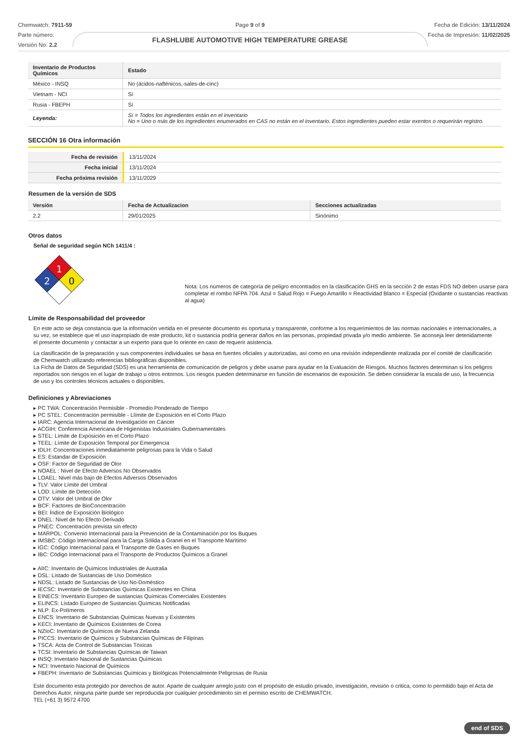Chemwatch: 7911-59
Parte número:
Versión No: 2.2
Page 9 of 9
FLASHLUBE AUTOMOTIVE HIGH TEMPERATURE GREASE
Fecha de Edición: 13/11/2024
Fecha de Impresión: 11/02/2025
| Inventario de Productos Químicos | Estado |
| --- | --- |
| México - INSQ | No (ácidos-nafténicos,-sales-de-cinc) |
| Vietnam - NCI | Sí |
| Rusia - FBEPH | Sí |
| Leyenda: | Sí = Todos los ingredientes están en el inventario No = Uno o más de los ingredientes enumerados en CAS no están en el inventario. Estos ingredientes pueden estar exentos o requerirán registro. |
SECCIÓN 16 Otra información
| Fecha de revisión | 13/11/2024 |
| Fecha inicial | 13/11/2024 |
| Fecha próxima revisión | 13/11/2029 |
Resumen de la versión de SDS
| Versión | Fecha de Actualizacion | Secciones actualizadas |
| --- | --- | --- |
| 2.2 | 29/01/2025 | Sinónimo |
Otros datos
Señal de seguridad según NCh 1411/4 :
1
2
0
Nota: Los números de categoría de peligro encontrados en la clasificación GHS en la sección 2 de estas FDS NO deben usarse para completar el rombo NFPA 704. Azul = Salud Rojo = Fuego Amarillo = Reactividad Blanco = Especial (Oxidante o sustancias reactivas al agua)
Límite de Responsabilidad del proveedor
En este acto se deja constancia que la información vertida en el presente documento es oportuna y transparente, conforme a los requerimientos de las normas nacionales e internacionales, a su vez, se establece que el uso inapropiado de este producto, kit o sustancia podría generar daños en las personas, propiedad privada y/o medio ambiente. Se aconseja leer detenidamente el presente documento y contactar a un experto para que lo oriente en caso de requerir asistencia.
La clasificación de la preparación y sus componentes individuales se basa en fuentes oficiales y autorizadas, así como en una revisión independiente realizada por el comité de clasificación de Chemwatch utilizando referencias bibliográficas disponibles.
La Ficha de Datos de Seguridad (SDS) es una herramienta de comunicación de peligros y debe usarse para ayudar en la Evaluación de Riesgos. Muchos factores determinan si los peligros reportados son riesgos en el lugar de trabajo u otros entornos. Los riesgos pueden determinarse en función de escenarios de exposición. Se deben considerar la escala de uso, la frecuencia de uso y los controles técnicos actuales o disponibles.
Definiciones y Abreviaciones
▸ PC TWA: Concentración Permisible - Promedio Ponderado de Tiempo
▸ PC STEL: Concentración permisible - Llímite de Exposición en el Corto Plazo
▸ IARC: Agencia Internacional de Investigación en Cáncer
▸ ACGIH: Conferencia Americana de Higienistas Industriales Gubernamentales
▸ STEL: Límite de Exposición en el Corto Plazo
▸ TEEL: Límite de Exposición Temporal por Emergencia
▸ IDLH: Concentraciones inmediatamente peligrosas para la Vida o Salud
▸ ES: Estandar de Exposición
▸ OSF: Factor de Seguridad de Olor
▸ NOAEL : Nivel de Efecto Adversos No Observados
▸ LOAEL: Nivel más bajo de Efectos Adversos Observados
▸ TLV: Valor Límite del Umbral
▸ LOD: Límite de Detección
▸ OTV: Valor del Umbral de Olor
▸ BCF: Factores de BioConcentración
▸ BEI: Índice de Exposición Biológico
▸ DNEL: Nivel de No Efecto Derivado
▸ PNEC: Concentración prevista sin efecto
▸ MARPOL: Convenio Internacional para la Prevención de la Contaminación por los Buques
▸ IMSBC: Código Internacional para la Carga Sólida a Granel en el Transporte Marítimo
▸ IGC: Código Internacional para el Transporte de Gases en Buques
▸ IBC: Código Internacional para el Transporte de Productos Químicos a Granel
▸ AIIC: Inventario de Químicos Industriales de Australia
▸ DSL: Listado de Sustancias de Uso Doméstico
▸ NDSL: Listado de Sustancias de Uso No-Doméstico
▸ IECSC: Inventario de Substancias Químicas Existentes en China
▸ EINECS: Inventario Europeo de sustancias Químicas Comerciales Existentes
▸ ELINCS: Listado Europeo de Sustancias Químicas Notificadas
▸ NLP: Ex-Polímeros
▸ ENCS: Inventario de Substancias Químicas Nuevas y Existentes
▸ KECI: Inventario de Químicos Existentes de Corea
▸ NZIoC: Inventario de Químicos de Nueva Zelanda
▸ PICCS: Inventario de Químicos y Substancias Químicas de Filipinas
▸ TSCA: Acta de Control de Substancias Tóxicas
▸ TCSI: Inventario de Substancias Químicas de Taiwan
▸ INSQ: Inventario Nacional de Sustancias Químicas
▸ NCI: Inventario Nacional de Químicos
▸ FBEPH: Inventario de Substancias Químicas y Biológicas Potencialmente Peligrosas de Rusia
Este documento esta protegido por derechos de autor. Aparte de cualquier arreglo justo con el propósito de estudio privado, investigación, revisión o critica, como lo permitido bajo el Acta de Derechos Autor, ninguna parte puede ser reproducida por cualquier procedimiento sin el permiso escrito de CHEMWATCH.
TEL (+61 3) 9572 4700
end of SDS